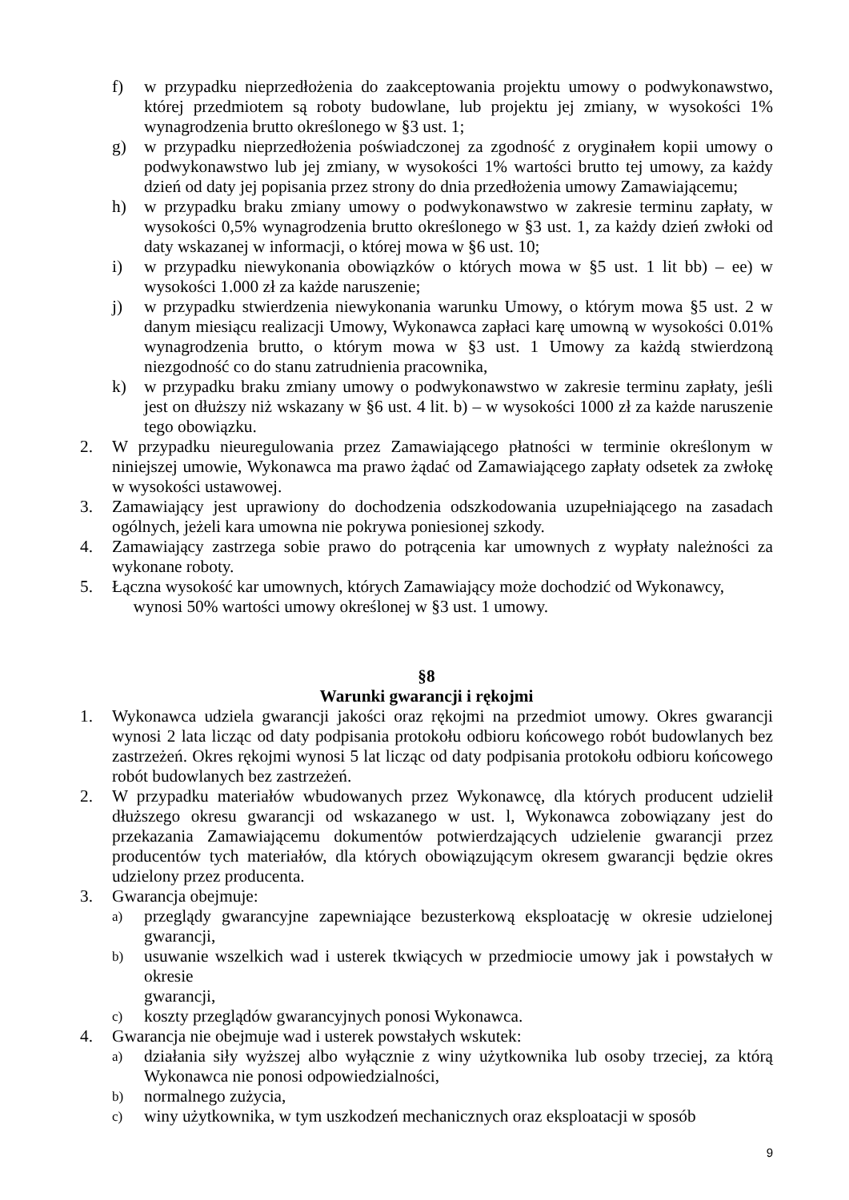f) w przypadku nieprzedłożenia do zaakceptowania projektu umowy o podwykonawstwo, której przedmiotem są roboty budowlane, lub projektu jej zmiany, w wysokości 1% wynagrodzenia brutto określonego w §3 ust. 1;
g) w przypadku nieprzedłożenia poświadczonej za zgodność z oryginałem kopii umowy o podwykonawstwo lub jej zmiany, w wysokości 1% wartości brutto tej umowy, za każdy dzień od daty jej popisania przez strony do dnia przedłożenia umowy Zamawiającemu;
h) w przypadku braku zmiany umowy o podwykonawstwo w zakresie terminu zapłaty, w wysokości 0,5% wynagrodzenia brutto określonego w §3 ust. 1, za każdy dzień zwłoki od daty wskazanej w informacji, o której mowa w §6 ust. 10;
i) w przypadku niewykonania obowiązków o których mowa w §5 ust. 1 lit bb) – ee) w wysokości 1.000 zł za każde naruszenie;
j) w przypadku stwierdzenia niewykonania warunku Umowy, o którym mowa §5 ust. 2 w danym miesiącu realizacji Umowy, Wykonawca zapłaci karę umowną w wysokości 0.01% wynagrodzenia brutto, o którym mowa w §3 ust. 1 Umowy za każdą stwierdzoną niezgodność co do stanu zatrudnienia pracownika,
k) w przypadku braku zmiany umowy o podwykonawstwo w zakresie terminu zapłaty, jeśli jest on dłuższy niż wskazany w §6 ust. 4 lit. b) – w wysokości 1000 zł za każde naruszenie tego obowiązku.
2. W przypadku nieuregulowania przez Zamawiającego płatności w terminie określonym w niniejszej umowie, Wykonawca ma prawo żądać od Zamawiającego zapłaty odsetek za zwłokę w wysokości ustawowej.
3. Zamawiający jest uprawiony do dochodzenia odszkodowania uzupełniającego na zasadach ogólnych, jeżeli kara umowna nie pokrywa poniesionej szkody.
4. Zamawiający zastrzega sobie prawo do potrącenia kar umownych z wypłaty należności za wykonane roboty.
5. Łączna wysokość kar umownych, których Zamawiający może dochodzić od Wykonawcy,
wynosi 50% wartości umowy określonej w §3 ust. 1 umowy.
§8
Warunki gwarancji i rękojmi
1. Wykonawca udziela gwarancji jakości oraz rękojmi na przedmiot umowy. Okres gwarancji wynosi 2 lata licząc od daty podpisania protokołu odbioru końcowego robót budowlanych bez zastrzeżeń. Okres rękojmi wynosi 5 lat licząc od daty podpisania protokołu odbioru końcowego robót budowlanych bez zastrzeżeń.
2. W przypadku materiałów wbudowanych przez Wykonawcę, dla których producent udzielił dłuższego okresu gwarancji od wskazanego w ust. l, Wykonawca zobowiązany jest do przekazania Zamawiającemu dokumentów potwierdzających udzielenie gwarancji przez producentów tych materiałów, dla których obowiązującym okresem gwarancji będzie okres udzielony przez producenta.
3. Gwarancja obejmuje:
a) przeglądy gwarancyjne zapewniające bezusterkową eksploatację w okresie udzielonej gwarancji,
b) usuwanie wszelkich wad i usterek tkwiących w przedmiocie umowy jak i powstałych w okresie
gwarancji,
c) koszty przeglądów gwarancyjnych ponosi Wykonawca.
4. Gwarancja nie obejmuje wad i usterek powstałych wskutek:
a) działania siły wyższej albo wyłącznie z winy użytkownika lub osoby trzeciej, za którą Wykonawca nie ponosi odpowiedzialności,
b) normalnego zużycia,
c) winy użytkownika, w tym uszkodzeń mechanicznych oraz eksploatacji w sposób
9